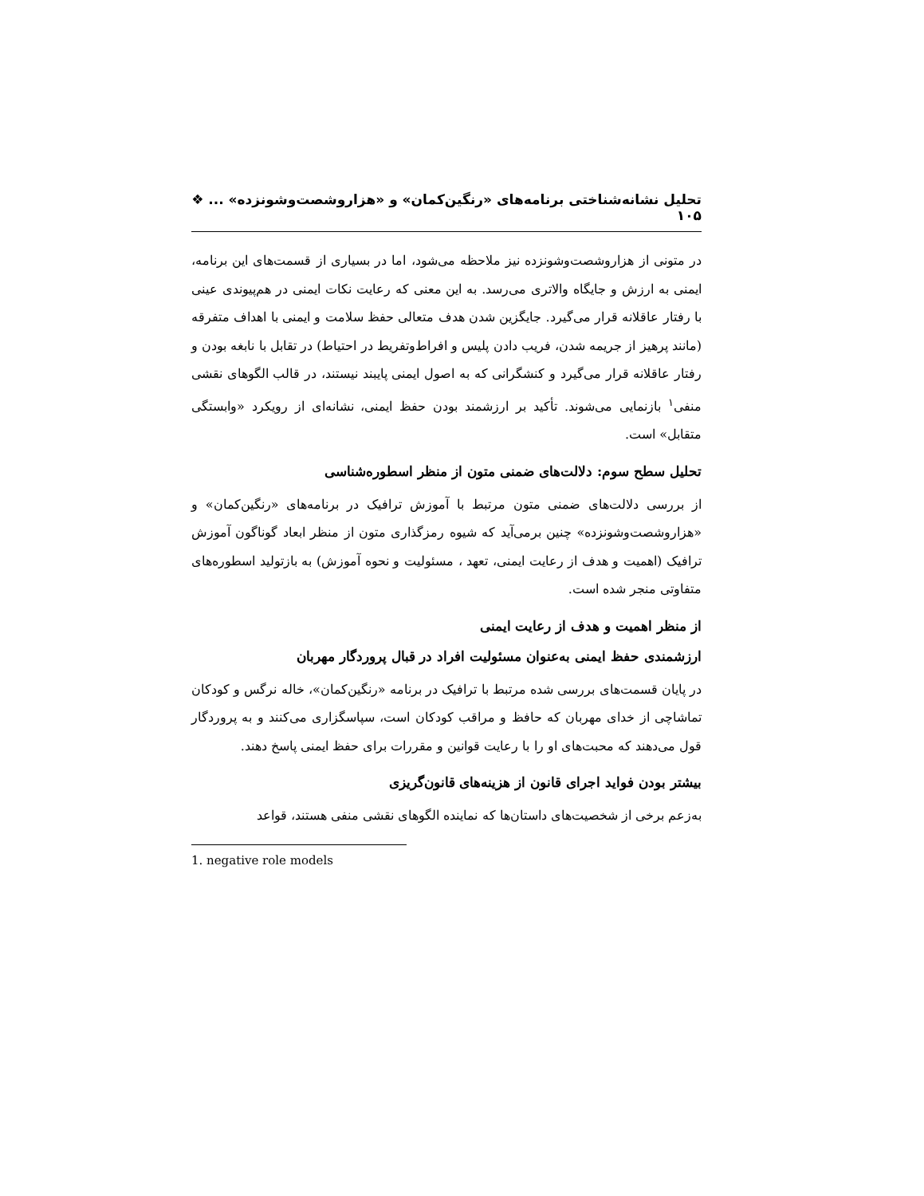تحلیل نشانه‌شناختی برنامه‌های «رنگین‌کمان» و «هزاروشصت‌وشونزده» ... ❖ ۱۰۵
در متونی از هزاروشصت‌وشونزده نیز ملاحظه می‌شود، اما در بسیاری از قسمت‌های این برنامه، ایمنی به ارزش و جایگاه والاتری می‌رسد. به این معنی که رعایت نکات ایمنی در هم‌پیوندی عینی با رفتار عاقلانه قرار می‌گیرد. جایگزین شدن هدف متعالی حفظ سلامت و ایمنی با اهداف متفرقه (مانند پرهیز از جریمه شدن، فریب دادن پلیس و افراط‌وتفریط در احتیاط) در تقابل با نابغه بودن و رفتار عاقلانه قرار می‌گیرد و کنشگرانی که به اصول ایمنی پایبند نیستند، در قالب الگوهای نقشی منفی<sup>۱</sup> بازنمایی می‌شوند. تأکید بر ارزشمند بودن حفظ ایمنی، نشانه‌ای از رویکرد «وابستگی متقابل» است.
تحلیل سطح سوم: دلالت‌های ضمنی متون از منظر اسطوره‌شناسی
از بررسی دلالت‌های ضمنی متون مرتبط با آموزش ترافیک در برنامه‌های «رنگین‌کمان» و «هزاروشصت‌وشونزده» چنین برمی‌آید که شیوه رمزگذاری متون از منظر ابعاد گوناگون آموزش ترافیک (اهمیت و هدف از رعایت ایمنی، تعهد ، مسئولیت و نحوه آموزش) به بازتولید اسطوره‌های متفاوتی منجر شده است.
از منظر اهمیت و هدف از رعایت ایمنی
ارزشمندی حفظ ایمنی به‌عنوان مسئولیت افراد در قبال پروردگار مهربان
در پایان قسمت‌های بررسی شده مرتبط با ترافیک در برنامه «رنگین‌کمان»، خاله نرگس و کودکان تماشاچی از خدای مهربان که حافظ و مراقب کودکان است، سپاسگزاری می‌کنند و به پروردگار قول می‌دهند که محبت‌های او را با رعایت قوانین و مقررات برای حفظ ایمنی پاسخ دهند.
بیشتر بودن فواید اجرای قانون از هزینه‌های قانون‌گریزی
به‌زعم برخی از شخصیت‌های داستان‌ها که نماینده الگوهای نقشی منفی هستند، قواعد
1. negative role models